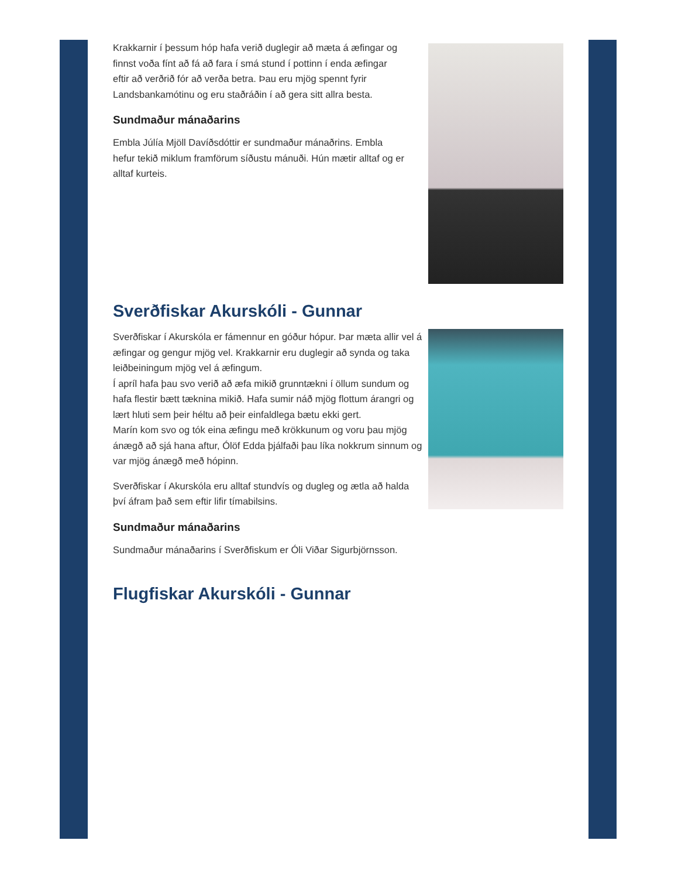Krakkarnir í þessum hóp hafa verið duglegir að mæta á æfingar og finnst voða fínt að fá að fara í smá stund í pottinn í enda æfingar eftir að verðrið fór að verða betra. Þau eru mjög spennt fyrir Landsbankamótinu og eru staðráðin í að gera sitt allra besta.
Sundmaður mánaðarins
Embla Júlía Mjöll Davíðsdóttir er sundmaður mánaðrins. Embla hefur tekið miklum framförum síðustu mánuði. Hún mætir alltaf og er alltaf kurteis.
Sverðfiskar Akurskóli - Gunnar
Sverðfiskar í Akurskóla er fámennur en góður hópur. Þar mæta allir vel á æfingar og gengur mjög vel. Krakkarnir eru duglegir að synda og taka leiðbeiningum mjög vel á æfingum.
Í apríl hafa þau svo verið að æfa mikið grunntækni í öllum sundum og hafa flestir bætt tæknina mikið. Hafa sumir náð mjög flottum árangri og lært hluti sem þeir héltu að þeir einfaldlega bætu ekki gert.
Marín kom svo og tók eina æfingu með krökkunum og voru þau mjög ánægð að sjá hana aftur, Ólöf Edda þjálfaði þau líka nokkrum sinnum og var mjög ánægð með hópinn.
Sverðfiskar í Akurskóla eru alltaf stundvís og dugleg og ætla að halda því áfram það sem eftir lifir tímabilsins.
Sundmaður mánaðarins
Sundmaður mánaðarins í Sverðfiskum er Óli Viðar Sigurbjörnsson.
Flugfiskar Akurskóli - Gunnar